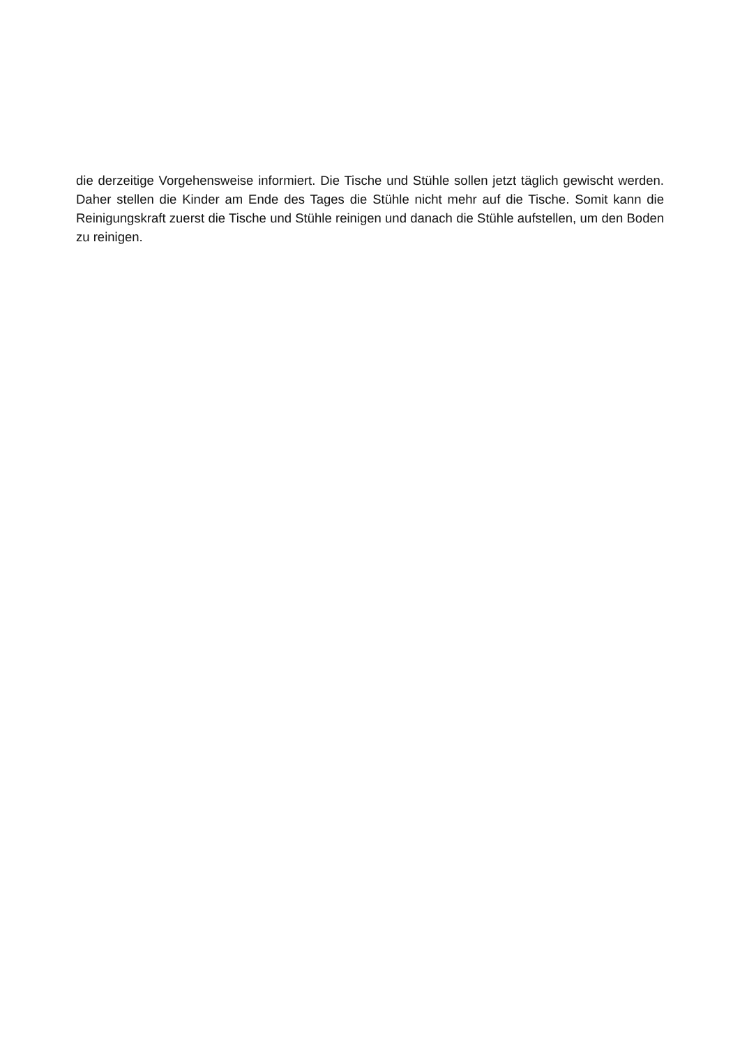die derzeitige Vorgehensweise informiert. Die Tische und Stühle sollen jetzt täglich gewischt werden. Daher stellen die Kinder am Ende des Tages die Stühle nicht mehr auf die Tische. Somit kann die Reinigungskraft zuerst die Tische und Stühle reinigen und danach die Stühle aufstellen, um den Boden zu reinigen.